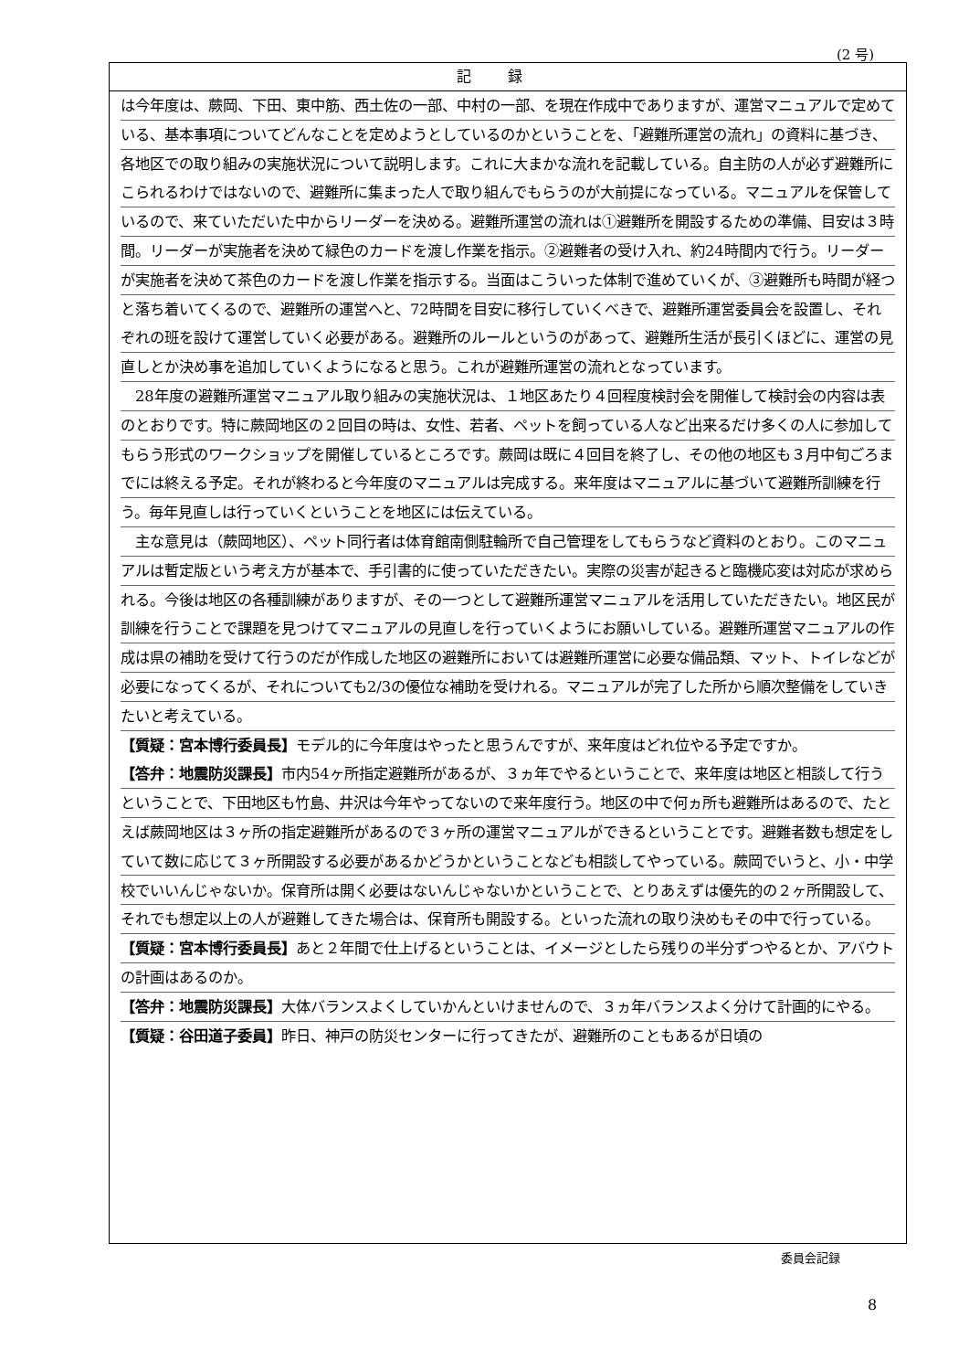(2 号)
記録
は今年度は、蕨岡、下田、東中筋、西土佐の一部、中村の一部、を現在作成中でありますが、運営マニュアルで定めている、基本事項についてどんなことを定めようとしているのかということを、「避難所運営の流れ」の資料に基づき、各地区での取り組みの実施状況について説明します。これに大まかな流れを記載している。自主防の人が必ず避難所にこられるわけではないので、避難所に集まった人で取り組んでもらうのが大前提になっている。マニュアルを保管しているので、来ていただいた中からリーダーを決める。避難所運営の流れは①避難所を開設するための準備、目安は３時間。リーダーが実施者を決めて緑色のカードを渡し作業を指示。②避難者の受け入れ、約24時間内で行う。リーダーが実施者を決めて茶色のカードを渡し作業を指示する。当面はこういった体制で進めていくが、③避難所も時間が経つと落ち着いてくるので、避難所の運営へと、72時間を目安に移行していくべきで、避難所運営委員会を設置し、それぞれの班を設けて運営していく必要がある。避難所のルールというのがあって、避難所生活が長引くほどに、運営の見直しとか決め事を追加していくようになると思う。これが避難所運営の流れとなっています。
　28年度の避難所運営マニュアル取り組みの実施状況は、１地区あたり４回程度検討会を開催して検討会の内容は表のとおりです。特に蕨岡地区の２回目の時は、女性、若者、ペットを飼っている人など出来るだけ多くの人に参加してもらう形式のワークショップを開催しているところです。蕨岡は既に４回目を終了し、その他の地区も３月中旬ごろまでには終える予定。それが終わると今年度のマニュアルは完成する。来年度はマニュアルに基づいて避難所訓練を行う。毎年見直しは行っていくということを地区には伝えている。
　主な意見は（蕨岡地区）、ペット同行者は体育館南側駐輪所で自己管理をしてもらうなど資料のとおり。このマニュアルは暫定版という考え方が基本で、手引書的に使っていただきたい。実際の災害が起きると臨機応変は対応が求められる。今後は地区の各種訓練がありますが、その一つとして避難所運営マニュアルを活用していただきたい。地区民が訓練を行うことで課題を見つけてマニュアルの見直しを行っていくようにお願いしている。避難所運営マニュアルの作成は県の補助を受けて行うのだが作成した地区の避難所においては避難所運営に必要な備品類、マット、トイレなどが必要になってくるが、それについても2/3の優位な補助を受けれる。マニュアルが完了した所から順次整備をしていきたいと考えている。
【質疑：宮本博行委員長】モデル的に今年度はやったと思うんですが、来年度はどれ位やる予定ですか。
【答弁：地震防災課長】市内54ヶ所指定避難所があるが、３ヵ年でやるということで、来年度は地区と相談して行うということで、下田地区も竹島、井沢は今年やってないので来年度行う。地区の中で何ヵ所も避難所はあるので、たとえば蕨岡地区は３ヶ所の指定避難所があるので３ヶ所の運営マニュアルができるということです。避難者数も想定をしていて数に応じて３ヶ所開設する必要があるかどうかということなども相談してやっている。蕨岡でいうと、小・中学校でいいんじゃないか。保育所は開く必要はないんじゃないかということで、とりあえずは優先的の２ヶ所開設して、それでも想定以上の人が避難してきた場合は、保育所も開設する。といった流れの取り決めもその中で行っている。
【質疑：宮本博行委員長】あと２年間で仕上げるということは、イメージとしたら残りの半分ずつやるとか、アバウトの計画はあるのか。
【答弁：地震防災課長】大体バランスよくしていかんといけませんので、３ヵ年バランスよく分けて計画的にやる。
【質疑：谷田道子委員】昨日、神戸の防災センターに行ってきたが、避難所のこともあるが日頃の
委員会記録
8